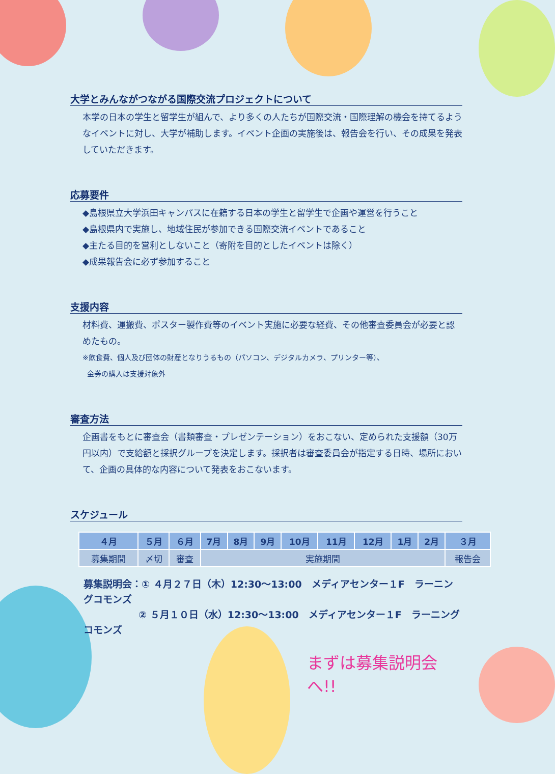大学とみんながつながる国際交流プロジェクトについて
本学の日本の学生と留学生が組んで、より多くの人たちが国際交流・国際理解の機会を持てるようなイベントに対し、大学が補助します。イベント企画の実施後は、報告会を行い、その成果を発表していただきます。
応募要件
◆島根県立大学浜田キャンパスに在籍する日本の学生と留学生で企画や運営を行うこと
◆島根県内で実施し、地域住民が参加できる国際交流イベントであること
◆主たる目的を営利としないこと（寄附を目的としたイベントは除く）
◆成果報告会に必ず参加すること
支援内容
材料費、運搬費、ポスター製作費等のイベント実施に必要な経費、その他審査委員会が必要と認めたもの。
※飲食費、個人及び団体の財産となりうるもの（パソコン、デジタルカメラ、プリンター等）、
金券の購入は支援対象外
審査方法
企画書をもとに審査会（書類審査・プレゼンテーション）をおこない、定められた支援額（30万円以内）で支給額と採択グループを決定します。採択者は審査委員会が指定する日時、場所において、企画の具体的な内容について発表をおこないます。
スケジュール
| ４月 | ５月 | ６月 | 7月 | 8月 | 9月 | 10月 | 11月 | 12月 | 1月 | 2月 | ３月 |
| --- | --- | --- | --- | --- | --- | --- | --- | --- | --- | --- | --- |
| 募集期間 | 〆切 | 審査 | 実施期間 | | | | | | | | 報告会 |
募集説明会：① ４月２７日（木）12:30～13:00　メディアセンター１F　ラーニングコモンズ
② ５月１０日（水）12:30～13:00　メディアセンター１F　ラーニングコモンズ
まずは募集説明会へ!!